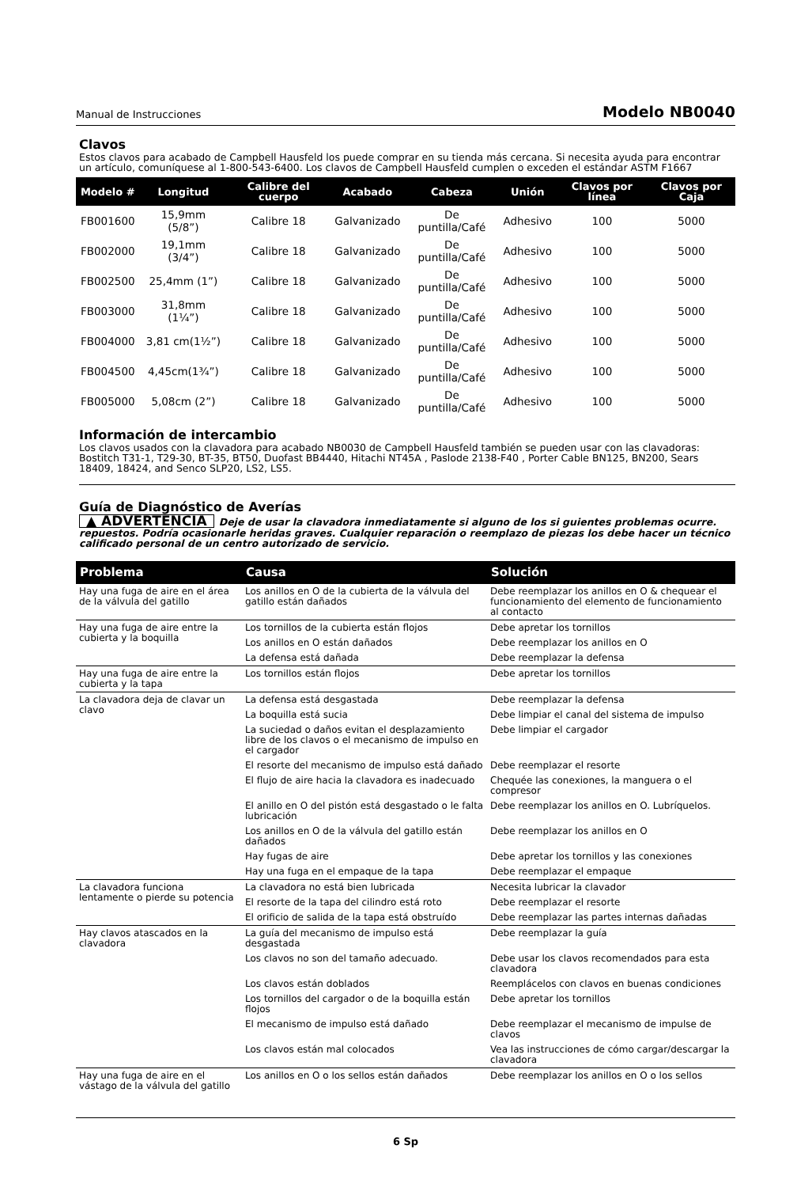Manual de Instrucciones Modelo NB0040
Clavos
Estos clavos para acabado de Campbell Hausfeld los puede comprar en su tienda más cercana. Si necesita ayuda para encontrar un artículo, comuníquese al 1-800-543-6400. Los clavos de Campbell Hausfeld cumplen o exceden el estándar ASTM F1667
| Modelo # | Longitud | Calibre del cuerpo | Acabado | Cabeza | Unión | Clavos por línea | Clavos por Caja |
| --- | --- | --- | --- | --- | --- | --- | --- |
| FB001600 | 15,9mm (5/8”) | Calibre 18 | Galvanizado | De puntilla/Café | Adhesivo | 100 | 5000 |
| FB002000 | 19,1mm (3/4”) | Calibre 18 | Galvanizado | De puntilla/Café | Adhesivo | 100 | 5000 |
| FB002500 | 25,4mm (1”) | Calibre 18 | Galvanizado | De puntilla/Café | Adhesivo | 100 | 5000 |
| FB003000 | 31,8mm (1¼”) | Calibre 18 | Galvanizado | De puntilla/Café | Adhesivo | 100 | 5000 |
| FB004000 | 3,81 cm(1½”) | Calibre 18 | Galvanizado | De puntilla/Café | Adhesivo | 100 | 5000 |
| FB004500 | 4,45cm(1¾”) | Calibre 18 | Galvanizado | De puntilla/Café | Adhesivo | 100 | 5000 |
| FB005000 | 5,08cm (2”) | Calibre 18 | Galvanizado | De puntilla/Café | Adhesivo | 100 | 5000 |
Información de intercambio
Los clavos usados con la clavadora para acabado NB0030 de Campbell Hausfeld también se pueden usar con las clavadoras: Bostitch T31-1, T29-30, BT-35, BT50, Duofast BB4440, Hitachi NT45A , Paslode 2138-F40 , Porter Cable BN125, BN200, Sears 18409, 18424, and Senco SLP20, LS2, LS5.
Guía de Diagnóstico de Averías
▲ ADVERTENCIA Deje de usar la clavadora inmediatamente si alguno de los si guientes problemas ocurre. repuestos. Podría ocasionarle heridas graves. Cualquier reparación o reemplazo de piezas los debe hacer un técnico calificado personal de un centro autorizado de servicio.
| Problema | Causa | Solución |
| --- | --- | --- |
| Hay una fuga de aire en el área de la válvula del gatillo | Los anillos en O de la cubierta de la válvula del gatillo están dañados | Debe reemplazar los anillos en O & chequear el funcionamiento del elemento de funcionamiento al contacto |
| Hay una fuga de aire entre la cubierta y la boquilla | Los tornillos de la cubierta están flojos | Debe apretar los tornillos |
| | Los anillos en O están dañados | Debe reemplazar los anillos en O |
| | La defensa está dañada | Debe reemplazar la defensa |
| Hay una fuga de aire entre la cubierta y la tapa | Los tornillos están flojos | Debe apretar los tornillos |
| La clavadora deja de clavar un clavo | La defensa está desgastada | Debe reemplazar la defensa |
| | La boquilla está sucia | Debe limpiar el canal del sistema de impulso |
| | La suciedad o daños evitan el desplazamiento libre de los clavos o el mecanismo de impulso en el cargador | Debe limpiar el cargador |
| | El resorte del mecanismo de impulso está dañado | Debe reemplazar el resorte |
| | El flujo de aire hacia la clavadora es inadecuado | Chequée las conexiones, la manguera o el compresor |
| | El anillo en O del pistón está desgastado o le falta lubricación | Debe reemplazar los anillos en O. Lubríquelos. |
| | Los anillos en O de la válvula del gatillo están dañados | Debe reemplazar los anillos en O |
| | Hay fugas de aire | Debe apretar los tornillos y las conexiones |
| | Hay una fuga en el empaque de la tapa | Debe reemplazar el empaque |
| La clavadora funciona lentamente o pierde su potencia | La clavadora no está bien lubricada | Necesita lubricar la clavador |
| | El resorte de la tapa del cilindro está roto | Debe reemplazar el resorte |
| | El orificio de salida de la tapa está obstruído | Debe reemplazar las partes internas dañadas |
| Hay clavos atascados en la clavadora | La guía del mecanismo de impulso está desgastada | Debe reemplazar la guía |
| | Los clavos no son del tamaño adecuado. | Debe usar los clavos recomendados para esta clavadora |
| | Los clavos están doblados | Reemplácelos con clavos en buenas condiciones |
| | Los tornillos del cargador o de la boquilla están flojos | Debe apretar los tornillos |
| | El mecanismo de impulso está dañado | Debe reemplazar el mecanismo de impulse de clavos |
| | Los clavos están mal colocados | Vea las instrucciones de cómo cargar/descargar la clavadora |
| Hay una fuga de aire en el vástago de la válvula del gatillo | Los anillos en O o los sellos están dañados | Debe reemplazar los anillos en O o los sellos |
6 Sp